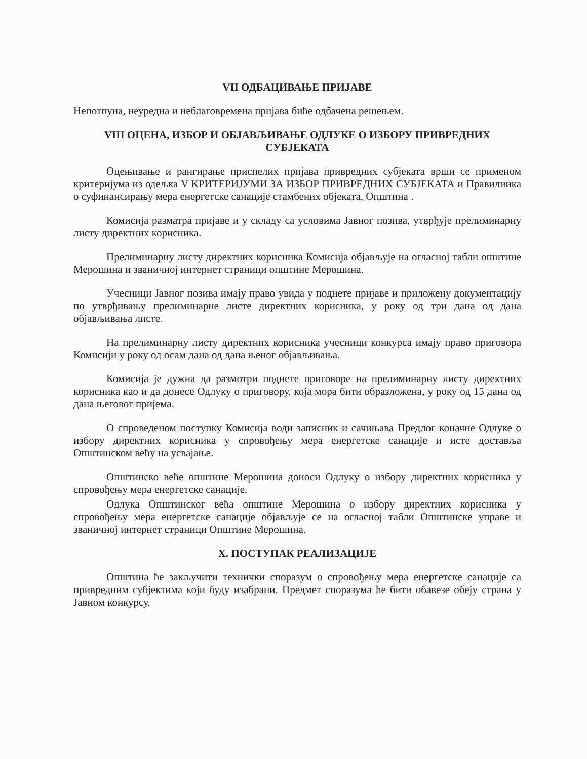VII ОДБАЦИВАЊЕ ПРИЈАВЕ
Непотпуна, неуредна и неблаговремена пријава биће одбачена решењем.
VIII ОЦЕНА, ИЗБОР И ОБЈАВЉИВАЊЕ ОДЛУКЕ О ИЗБОРУ ПРИВРЕДНИХ СУБЈЕКАТА
Оцењивање и рангирање приспелих пријава привредних субјеката врши се применом критеријума из одељка V КРИТЕРИЈУМИ ЗА ИЗБОР ПРИВРЕДНИХ СУБЈЕКАТА и Правилника о суфинансирању мера енергетске санације стамбених објеката, Општина .
Комисија разматра пријаве и у складу са условима Јавног позива, утврђује прелиминарну листу директних корисника.
Прелиминарну листу директних корисника Комисија објављује на огласној табли општине Мерошина и званичној интернет страници општине Мерошина.
Учесници Јавног позива имају право увида у поднете пријаве и приложену документацију по утврђивању прелиминарне листе директних корисника, у року од три дана од дана објављивања листе.
На прелиминарну листу директних корисника учесници конкурса имају право приговора Комисији у року од осам дана од дана њеног објављивања.
Комисија је дужна да размотри поднете приговоре на прелиминарну листу директних корисника као и да донесе Одлуку о приговору, која мора бити образложена, у року од 15 дана од дана његовог пријема.
О спроведеном поступку Комисија води записник и сачињава Предлог коначне Одлуке о избору директних корисника у спровођењу мера енергетске санације и исте доставља Општинском већу на усвајање.
Општинско веће општине Мерошина доноси Одлуку о избору директних корисника у спровођењу мера енергетске санације.
Одлука Општинског већа општине Мерошина о избору директних корисника у спровођењу мера енергетске санације објављује се на огласној табли Општинске управе и званичној интернет страници Општине Мерошина.
X. ПОСТУПАК РЕАЛИЗАЦИЈЕ
Општина ће закључити технички споразум о спровођењу мера енергетске санације са привредним субјектима који буду изабрани. Предмет споразума ће бити обавезе обеју страна у Јавном конкурсу.